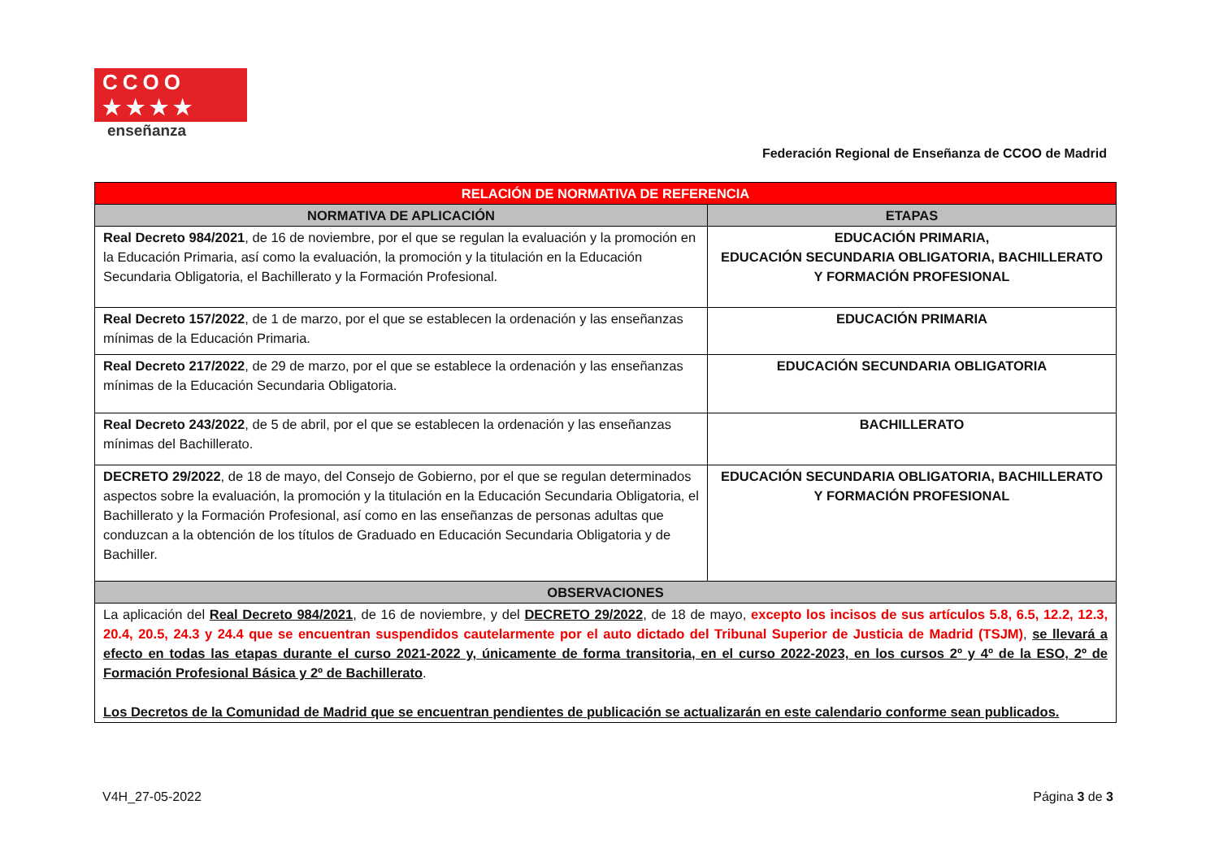CCOO ★★★★
enseñanza
Federación Regional de Enseñanza de CCOO de Madrid
| RELACIÓN DE NORMATIVA DE REFERENCIA | |
| --- | --- |
| NORMATIVA DE APLICACIÓN | ETAPAS |
| Real Decreto 984/2021 , de 16 de noviembre, por el que se regulan la evaluación y la promoción en la Educación Primaria, así como la evaluación, la promoción y la titulación en la Educación Secundaria Obligatoria, el Bachillerato y la Formación Profesional. | EDUCACIÓN PRIMARIA, EDUCACIÓN SECUNDARIA OBLIGATORIA, BACHILLERATO Y FORMACIÓN PROFESIONAL |
| Real Decreto 157/2022 , de 1 de marzo, por el que se establecen la ordenación y las enseñanzas mínimas de la Educación Primaria. | EDUCACIÓN PRIMARIA |
| Real Decreto 217/2022 , de 29 de marzo, por el que se establece la ordenación y las enseñanzas mínimas de la Educación Secundaria Obligatoria. | EDUCACIÓN SECUNDARIA OBLIGATORIA |
| Real Decreto 243/2022 , de 5 de abril, por el que se establecen la ordenación y las enseñanzas mínimas del Bachillerato. | BACHILLERATO |
| DECRETO 29/2022 , de 18 de mayo, del Consejo de Gobierno, por el que se regulan determinados aspectos sobre la evaluación, la promoción y la titulación en la Educación Secundaria Obligatoria, el Bachillerato y la Formación Profesional, así como en las enseñanzas de personas adultas que conduzcan a la obtención de los títulos de Graduado en Educación Secundaria Obligatoria y de Bachiller. | EDUCACIÓN SECUNDARIA OBLIGATORIA, BACHILLERATO Y FORMACIÓN PROFESIONAL |
| OBSERVACIONES | |
| La aplicación del Real Decreto 984/2021 , de 16 de noviembre, y del DECRETO 29/2022 , de 18 de mayo, excepto los incisos de sus artículos 5.8, 6.5, 12.2, 12.3, 20.4, 20.5, 24.3 y 24.4 que se encuentran suspendidos cautelarmente por el auto dictado del Tribunal Superior de Justicia de Madrid (TSJM) , se llevará a efecto en todas las etapas durante el curso 2021-2022 y, únicamente de forma transitoria, en el curso 2022-2023, en los cursos 2º y 4º de la ESO, 2º de Formación Profesional Básica y 2º de Bachillerato . Los Decretos de la Comunidad de Madrid que se encuentran pendientes de publicación se actualizarán en este calendario conforme sean publicados. | |
V4H_27-05-2022 Página 3 de 3